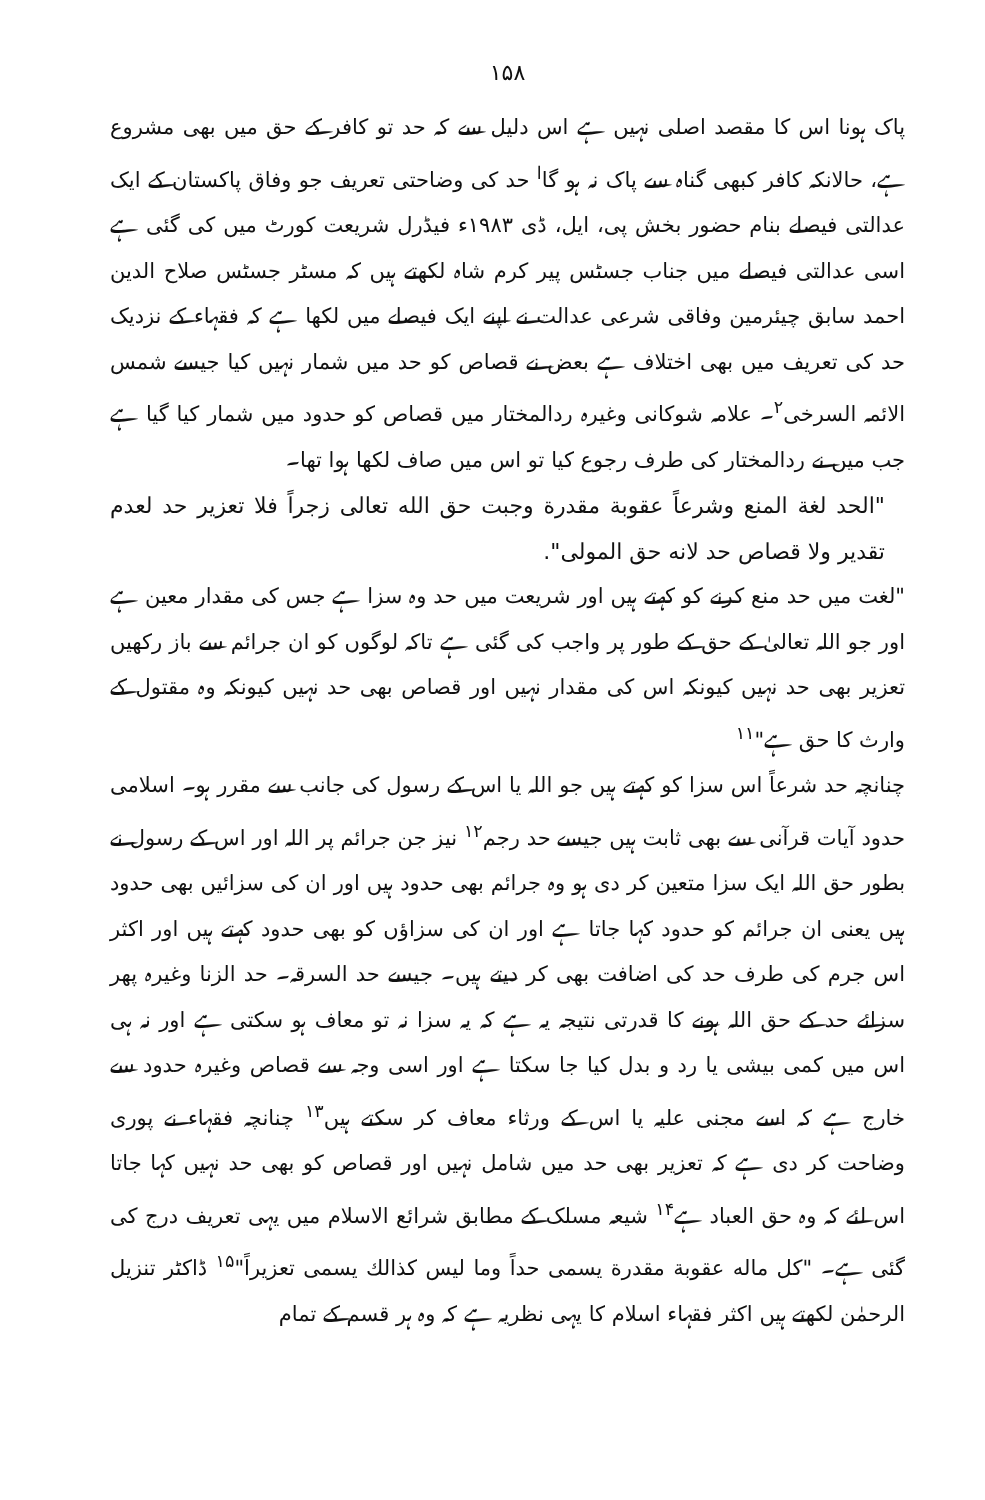۱۵۸
پاک ہونا اس کا مقصد اصلی نہیں ہے اس دلیل سے کہ حد تو کافر کے حق میں بھی مشروع ہے، حالانکہ کافر کبھی گناہ سے پاک نہ ہو گا<sup>ا</sup> حد کی وضاحتی تعریف جو وفاق پاکستان کے ایک عدالتی فیصلے بنام حضور بخش پی، ایل، ڈی ۱۹۸۳ء فیڈرل شریعت کورٹ میں کی گئی ہے اسی عدالتی فیصلے میں جناب جسٹس پیر کرم شاہ لکھتے ہیں کہ مسٹر جسٹس صلاح الدین احمد سابق چیئرمین وفاقی شرعی عدالت نے اپنے ایک فیصلے میں لکھا ہے کہ فقہاء کے نزدیک حد کی تعریف میں بھی اختلاف ہے بعض نے قصاص کو حد میں شمار نہیں کیا جیسے شمس الائمہ السرخی<sup>۲</sup>۔ علامہ شوکانی وغیرہ ردالمختار میں قصاص کو حدود میں شمار کیا گیا ہے جب میں نے ردالمختار کی طرف رجوع کیا تو اس میں صاف لکھا ہوا تھا۔
"الحد لغة المنع وشرعاً عقوبة مقدرة وجبت حق الله تعالى زجراً فلا تعزير حد لعدم تقدير ولا قصاص حد لانه حق المولى".
"لغت میں حد منع کرنے کو کہتے ہیں اور شریعت میں حد وہ سزا ہے جس کی مقدار معین ہے اور جو اللہ تعالیٰ کے حق کے طور پر واجب کی گئی ہے تاکہ لوگوں کو ان جرائم سے باز رکھیں تعزیر بھی حد نہیں کیونکہ اس کی مقدار نہیں اور قصاص بھی حد نہیں کیونکہ وہ مقتول کے وارث کا حق ہے"<sup>۱۱</sup>
چنانچہ حد شرعاً اس سزا کو کہتے ہیں جو اللہ یا اس کے رسول کی جانب سے مقرر ہو۔ اسلامی حدود آیات قرآنی سے بھی ثابت ہیں جیسے حد رجم<sup>۱۲</sup> نیز جن جرائم پر اللہ اور اس کے رسول نے بطور حق اللہ ایک سزا متعین کر دی ہو وہ جرائم بھی حدود ہیں اور ان کی سزائیں بھی حدود ہیں یعنی ان جرائم کو حدود کہا جاتا ہے اور ان کی سزاؤں کو بھی حدود کہتے ہیں اور اکثر اس جرم کی طرف حد کی اضافت بھی کر دیتے ہیں۔ جیسے حد السرقہ۔ حد الزنا وغیرہ پھر سزائے حد کے حق اللہ ہونے کا قدرتی نتیجہ یہ ہے کہ یہ سزا نہ تو معاف ہو سکتی ہے اور نہ ہی اس میں کمی بیشی یا رد و بدل کیا جا سکتا ہے اور اسی وجہ سے قصاص وغیرہ حدود سے خارج ہے کہ اسے مجنی علیہ یا اس کے ورثاء معاف کر سکتے ہیں<sup>۱۳</sup> چنانچہ فقہاء نے پوری وضاحت کر دی ہے کہ تعزیر بھی حد میں شامل نہیں اور قصاص کو بھی حد نہیں کہا جاتا اس لئے کہ وہ حق العباد ہے<sup>۱۴</sup> شیعہ مسلک کے مطابق شرائع الاسلام میں یہی تعریف درج کی گئی ہے۔ "كل ماله عقوبة مقدرة يسمى حداً وما ليس كذالك يسمى تعزيراً"<sup>۱۵</sup> ڈاکٹر تنزیل الرحمٰن لکھتے ہیں اکثر فقہاء اسلام کا یہی نظریہ ہے کہ وہ ہر قسم کے تمام